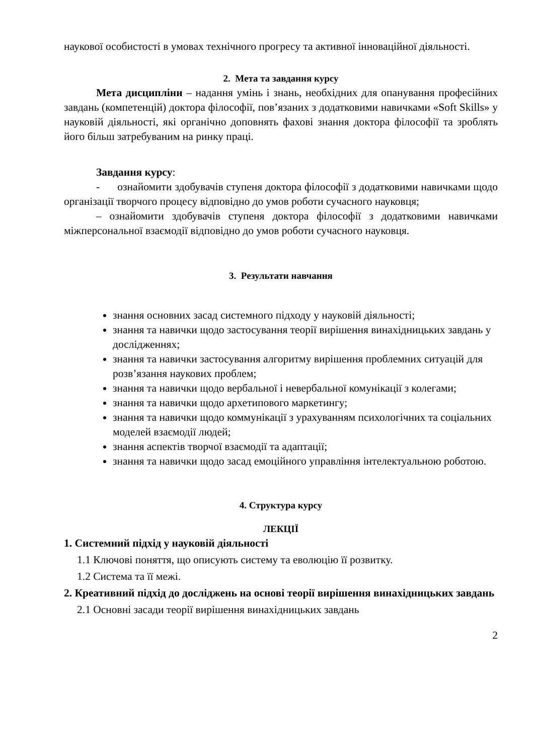наукової особистості в умовах технічного прогресу та активної інноваційної діяльності.
2. Мета та завдання курсу
Мета дисципліни – надання умінь і знань, необхідних для опанування професійних завдань (компетенцій) доктора філософії, пов’язаних з додатковими навичками «Soft Skills» у науковій діяльності, які органічно доповнять фахові знання доктора філософії та зроблять його більш затребуваним на ринку праці.
Завдання курсу:
- ознайомити здобувачів ступеня доктора філософії з додатковими навичками щодо організації творчого процесу відповідно до умов роботи сучасного науковця;
– ознайомити здобувачів ступеня доктора філософії з додатковими навичками міжперсональної взаємодії відповідно до умов роботи сучасного науковця.
3. Результати навчання
знання основних засад системного підходу у науковій діяльності;
знання та навички щодо застосування теорії вирішення винахідницьких завдань у дослідженнях;
знання та навички застосування алгоритму вирішення проблемних ситуацій для розв’язання наукових проблем;
знання та навички щодо вербальної і невербальної комунікації з колегами;
знання та навички щодо архетипового маркетингу;
знання та навички щодо коммунікації з урахуванням психологічних та соціальних моделей взаємодії людей;
знання аспектів творчої взаємодії та адаптації;
знання та навички щодо засад емоційного управління інтелектуальною роботою.
4. Структура курсу
ЛЕКЦІЇ
1. Системний підхід у науковій діяльності
1.1 Ключові поняття, що описують систему та еволюцію її розвитку.
1.2 Система та її межі.
2. Креативний підхід до досліджень на основі теорії вирішення винахідницьких завдань
2.1 Основні засади теорії вирішення винахідницьких завдань
2